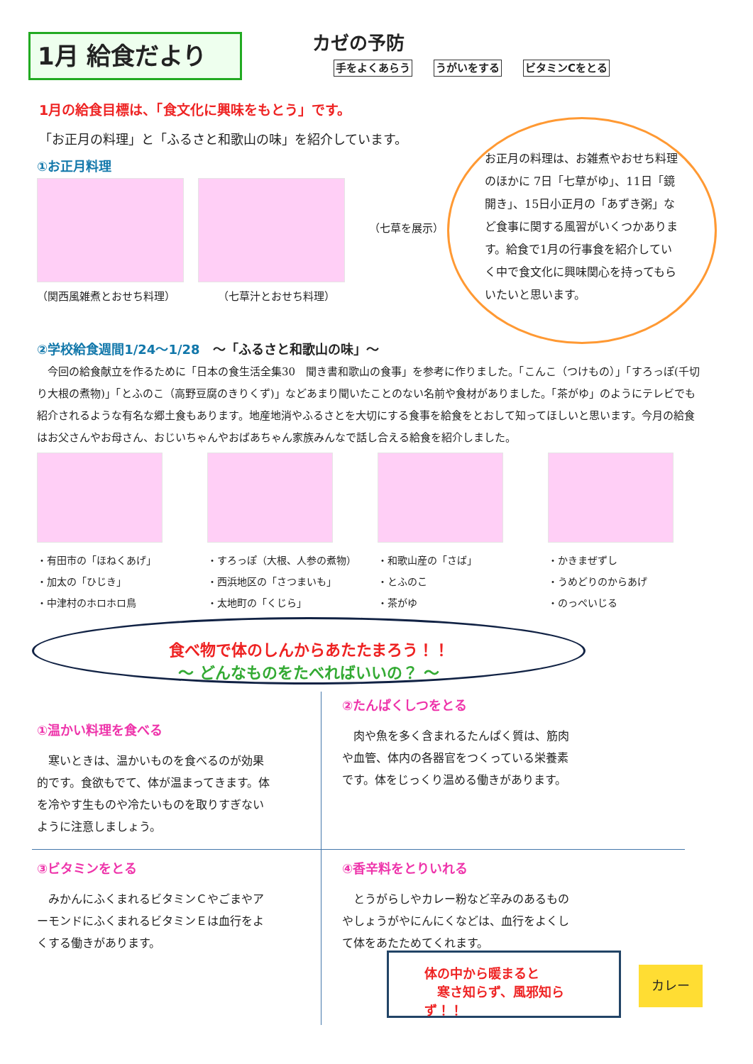1月 給食だより
カゼの予防
手をよくあらう うがいをする ビタミンCをとる
1月の給食目標は、「食文化に興味をもとう」です。
「お正月の料理」と「ふるさと和歌山の味」を紹介しています。
①お正月料理
（関西風雑煮とおせち料理） （七草汁とおせち料理）
（七草を展示）
お正月の料理は、お雑煮やおせち料理のほかに 7日「七草がゆ」、11日「鏡開き」、15日小正月の「あずき粥」など食事に関する風習がいくつかあります。給食で1月の行事食を紹介していく中で食文化に興味関心を持ってもらいたいと思います。
②学校給食週間1/24～1/28　～「ふるさと和歌山の味」～
　今回の給食献立を作るために「日本の食生活全集30　聞き書和歌山の食事」を参考に作りました。「こんこ（つけもの）」「すろっぽ(千切り大根の煮物)」「とふのこ（高野豆腐のきりくず)」などあまり聞いたことのない名前や食材がありました。「茶がゆ」のようにテレビでも紹介されるような有名な郷土食もあります。地産地消やふるさとを大切にする食事を給食をとおして知ってほしいと思います。今月の給食はお父さんやお母さん、おじいちゃんやおばあちゃん家族みんなで話し合える給食を紹介しました。
・有田市の「ほねくあげ」
・加太の「ひじき」
・中津村のホロホロ鳥
・すろっぽ（大根、人参の煮物）
・西浜地区の「さつまいも」
・太地町の「くじら」
・和歌山産の「さば」
・とふのこ
・茶がゆ
・かきまぜずし
・うめどりのからあげ
・のっぺいじる
食べ物で体のしんからあたたまろう！！
～ どんなものをたべればいいの？ ～
①温かい料理を食べる
　寒いときは、温かいものを食べるのが効果的です。食欲もでて、体が温まってきます。体を冷やす生ものや冷たいものを取りすぎないように注意しましょう。
②たんぱくしつをとる
　肉や魚を多く含まれるたんぱく質は、筋肉や血管、体内の各器官をつくっている栄養素です。体をじっくり温める働きがあります。
③ビタミンをとる
　みかんにふくまれるビタミンＣやごまやアーモンドにふくまれるビタミンＥは血行をよくする働きがあります。
④香辛料をとりいれる
　とうがらしやカレー粉など辛みのあるものやしょうがやにんにくなどは、血行をよくして体をあたためてくれます。
体の中から暖まると
　寒さ知らず、風邪知らず！！
カレー